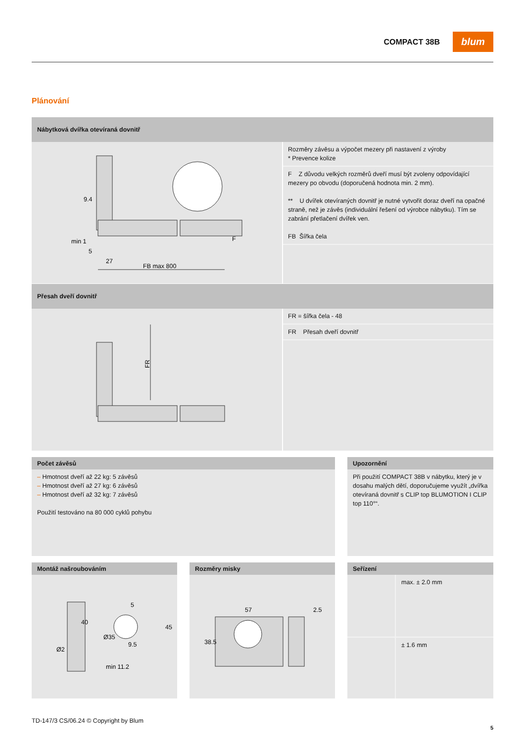COMPACT 38B
blum
Plánování
Nábytková dvířka otevíraná dovnitř
9.4
min 1
5
27
FB max 800
F
Rozměry závěsu a výpočet mezery při nastavení z výroby
* Prevence kolize
F Z důvodu velkých rozměrů dveří musí být zvoleny odpovídající mezery po obvodu (doporučená hodnota min. 2 mm).
** U dvířek otevíraných dovnitř je nutné vytvořit doraz dveří na opačné straně, než je závěs (individuální řešení od výrobce nábytku). Tím se zabrání přetlačení dvířek ven.
FB Šířka čela
Přesah dveří dovnitř
FR
FR = šířka čela - 48
FR Přesah dveří dovnitř
Počet závěsů
– Hmotnost dveří až 22 kg: 5 závěsů
– Hmotnost dveří až 27 kg: 6 závěsů
– Hmotnost dveří až 32 kg: 7 závěsů
Použití testováno na 80 000 cyklů pohybu
Upozornění
Při použití COMPACT 38B v nábytku, který je v dosahu malých dětí, doporučujeme využít „dvířka otevíraná dovnitř s CLIP top BLUMOTION I CLIP top 110°“.
Montáž našroubováním
40
Ø2
Ø35
5
45
9.5
min 11.2
Rozměry misky
57
2.5
38.5
Seřízení
max. ± 2.0 mm
± 1.6 mm
TD-147/3 CS/06.24 © Copyright by Blum
5